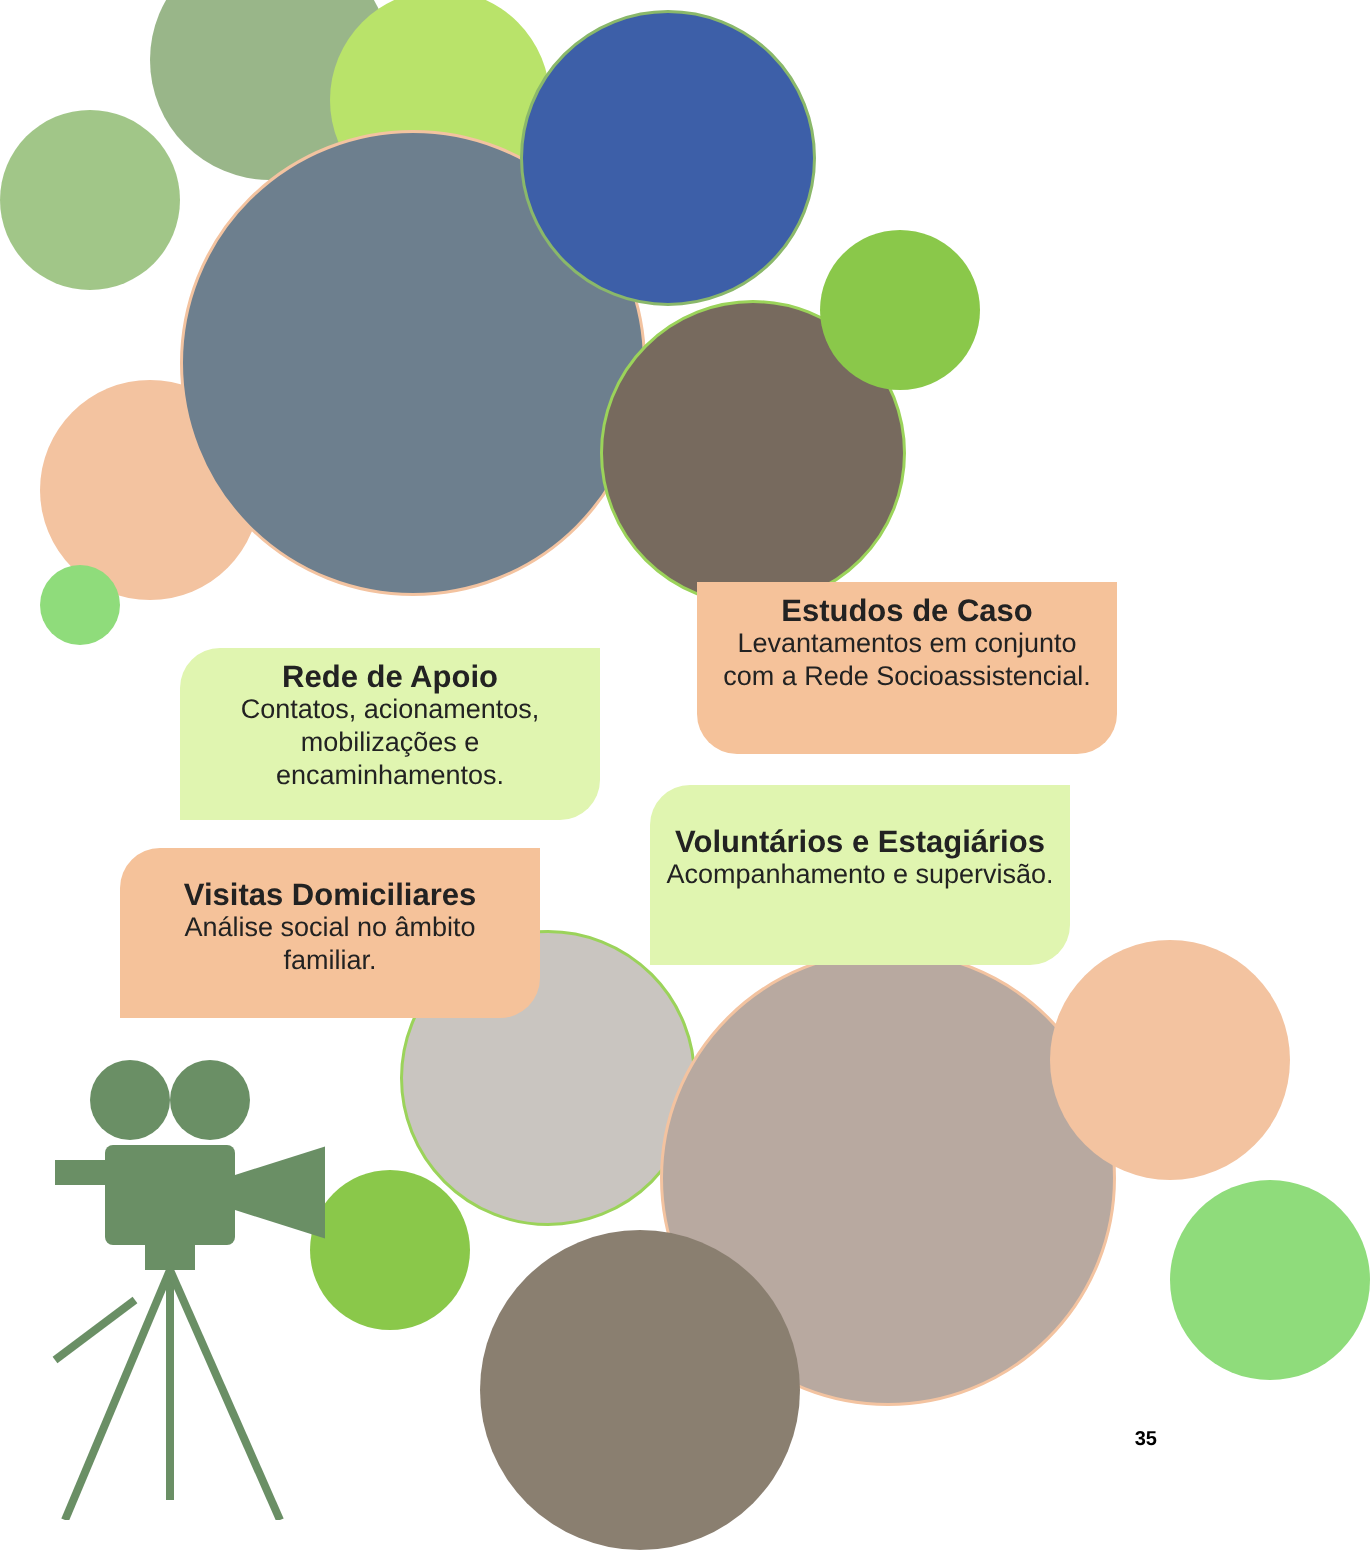Estudos de Caso
Levantamentos em conjunto
com a Rede Socioassistencial.
Rede de Apoio
Contatos, acionamentos,
mobilizações e
encaminhamentos.
Voluntários e Estagiários
Acompanhamento e supervisão.
Visitas Domiciliares
Análise social no âmbito
familiar.
35